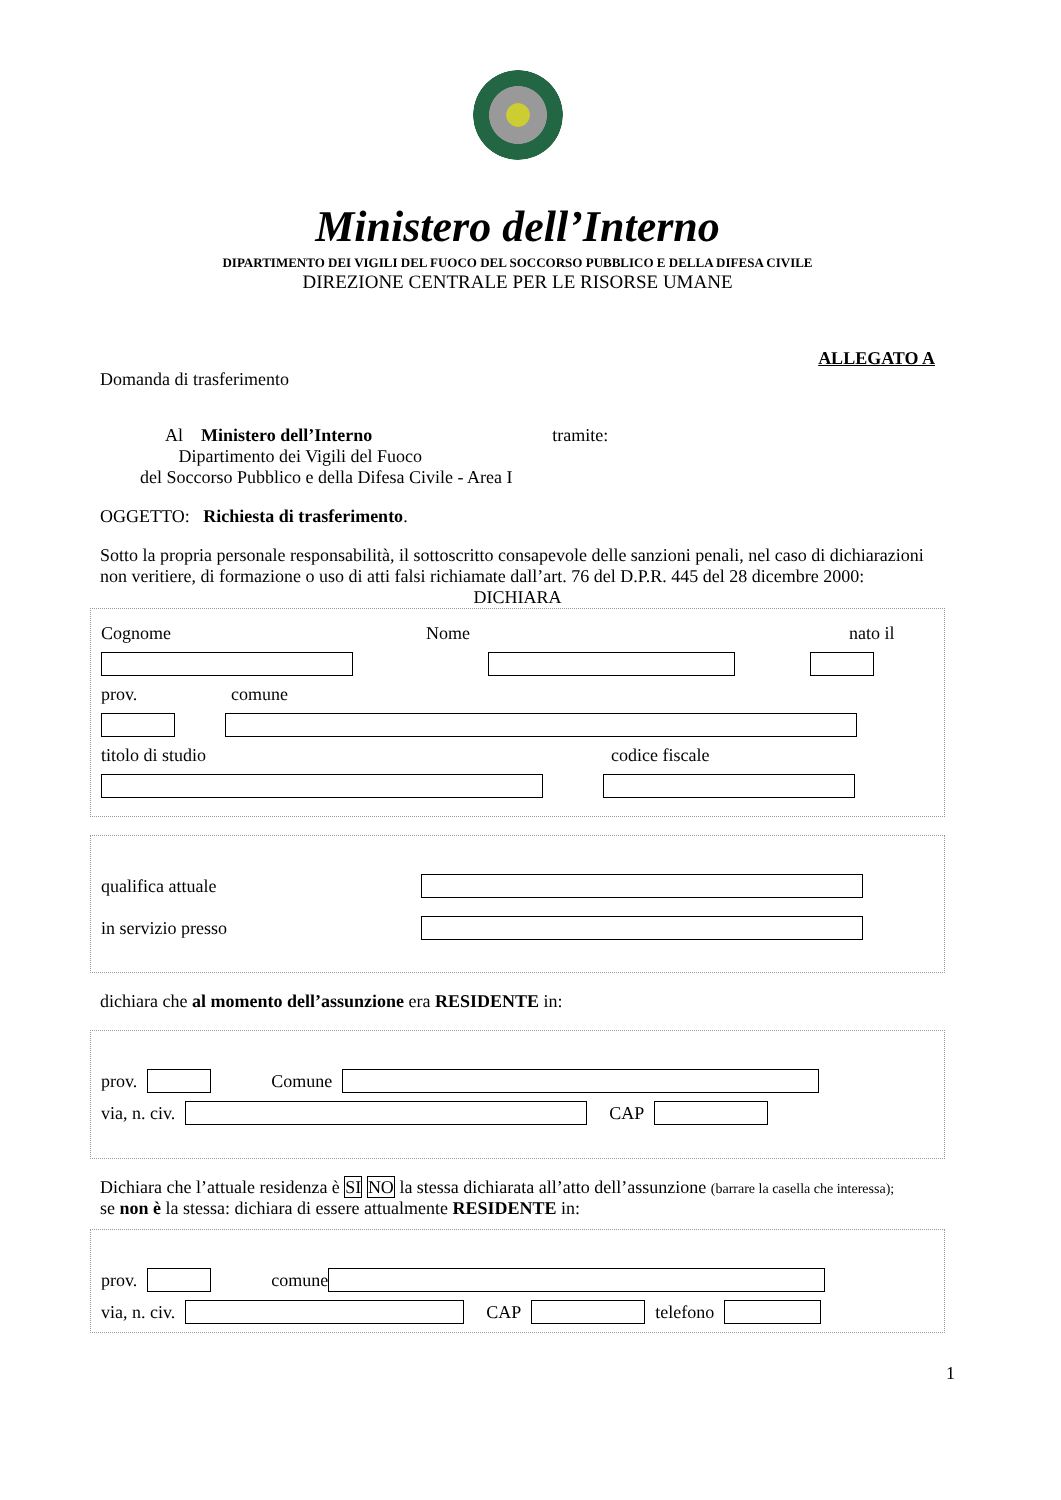Ministero dell’Interno
DIPARTIMENTO DEI VIGILI DEL FUOCO DEL SOCCORSO PUBBLICO E DELLA DIFESA CIVILE
DIREZIONE CENTRALE PER LE RISORSE UMANE
ALLEGATO A
Domanda di trasferimento
Al Ministero dell’Interno tramite:
Dipartimento dei Vigili del Fuoco
del Soccorso Pubblico e della Difesa Civile - Area I
OGGETTO: Richiesta di trasferimento.
Sotto la propria personale responsabilità, il sottoscritto consapevole delle sanzioni penali, nel caso di dichiarazioni non veritiere, di formazione o uso di atti falsi richiamate dall’art. 76 del D.P.R. 445 del 28 dicembre 2000:
DICHIARA
Cognome Nome nato il
prov. comune
titolo di studio codice fiscale
qualifica attuale
in servizio presso
dichiara che al momento dell’assunzione era RESIDENTE in:
prov. Comune
via, n. civ. CAP
Dichiara che l’attuale residenza è SI NO la stessa dichiarata all’atto dell’assunzione (barrare la casella che interessa);
se non è la stessa: dichiara di essere attualmente RESIDENTE in:
prov. comune
via, n. civ. CAP telefono
1